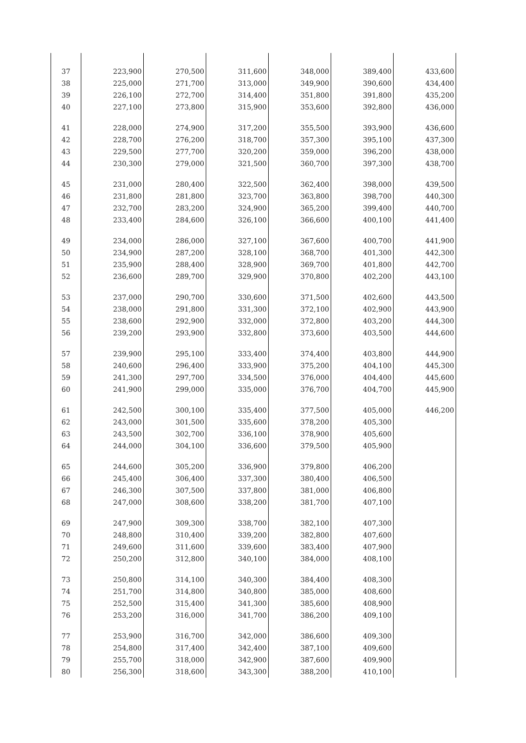| 37 | 223,900 | 270,500 | 311,600 | 348,000 | 389,400 | 433,600 |
| 38 | 225,000 | 271,700 | 313,000 | 349,900 | 390,600 | 434,400 |
| 39 | 226,100 | 272,700 | 314,400 | 351,800 | 391,800 | 435,200 |
| 40 | 227,100 | 273,800 | 315,900 | 353,600 | 392,800 | 436,000 |
| 41 | 228,000 | 274,900 | 317,200 | 355,500 | 393,900 | 436,600 |
| 42 | 228,700 | 276,200 | 318,700 | 357,300 | 395,100 | 437,300 |
| 43 | 229,500 | 277,700 | 320,200 | 359,000 | 396,200 | 438,000 |
| 44 | 230,300 | 279,000 | 321,500 | 360,700 | 397,300 | 438,700 |
| 45 | 231,000 | 280,400 | 322,500 | 362,400 | 398,000 | 439,500 |
| 46 | 231,800 | 281,800 | 323,700 | 363,800 | 398,700 | 440,300 |
| 47 | 232,700 | 283,200 | 324,900 | 365,200 | 399,400 | 440,700 |
| 48 | 233,400 | 284,600 | 326,100 | 366,600 | 400,100 | 441,400 |
| 49 | 234,000 | 286,000 | 327,100 | 367,600 | 400,700 | 441,900 |
| 50 | 234,900 | 287,200 | 328,100 | 368,700 | 401,300 | 442,300 |
| 51 | 235,900 | 288,400 | 328,900 | 369,700 | 401,800 | 442,700 |
| 52 | 236,600 | 289,700 | 329,900 | 370,800 | 402,200 | 443,100 |
| 53 | 237,000 | 290,700 | 330,600 | 371,500 | 402,600 | 443,500 |
| 54 | 238,000 | 291,800 | 331,300 | 372,100 | 402,900 | 443,900 |
| 55 | 238,600 | 292,900 | 332,000 | 372,800 | 403,200 | 444,300 |
| 56 | 239,200 | 293,900 | 332,800 | 373,600 | 403,500 | 444,600 |
| 57 | 239,900 | 295,100 | 333,400 | 374,400 | 403,800 | 444,900 |
| 58 | 240,600 | 296,400 | 333,900 | 375,200 | 404,100 | 445,300 |
| 59 | 241,300 | 297,700 | 334,500 | 376,000 | 404,400 | 445,600 |
| 60 | 241,900 | 299,000 | 335,000 | 376,700 | 404,700 | 445,900 |
| 61 | 242,500 | 300,100 | 335,400 | 377,500 | 405,000 | 446,200 |
| 62 | 243,000 | 301,500 | 335,600 | 378,200 | 405,300 | |
| 63 | 243,500 | 302,700 | 336,100 | 378,900 | 405,600 | |
| 64 | 244,000 | 304,100 | 336,600 | 379,500 | 405,900 | |
| 65 | 244,600 | 305,200 | 336,900 | 379,800 | 406,200 | |
| 66 | 245,400 | 306,400 | 337,300 | 380,400 | 406,500 | |
| 67 | 246,300 | 307,500 | 337,800 | 381,000 | 406,800 | |
| 68 | 247,000 | 308,600 | 338,200 | 381,700 | 407,100 | |
| 69 | 247,900 | 309,300 | 338,700 | 382,100 | 407,300 | |
| 70 | 248,800 | 310,400 | 339,200 | 382,800 | 407,600 | |
| 71 | 249,600 | 311,600 | 339,600 | 383,400 | 407,900 | |
| 72 | 250,200 | 312,800 | 340,100 | 384,000 | 408,100 | |
| 73 | 250,800 | 314,100 | 340,300 | 384,400 | 408,300 | |
| 74 | 251,700 | 314,800 | 340,800 | 385,000 | 408,600 | |
| 75 | 252,500 | 315,400 | 341,300 | 385,600 | 408,900 | |
| 76 | 253,200 | 316,000 | 341,700 | 386,200 | 409,100 | |
| 77 | 253,900 | 316,700 | 342,000 | 386,600 | 409,300 | |
| 78 | 254,800 | 317,400 | 342,400 | 387,100 | 409,600 | |
| 79 | 255,700 | 318,000 | 342,900 | 387,600 | 409,900 | |
| 80 | 256,300 | 318,600 | 343,300 | 388,200 | 410,100 | |